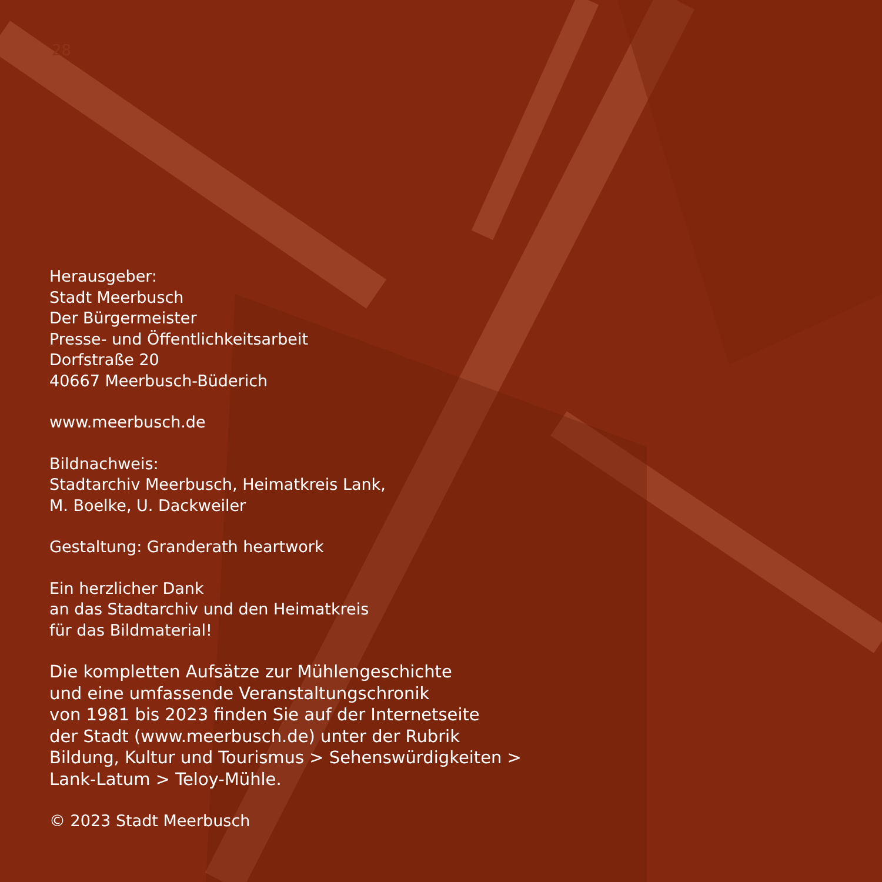28
Herausgeber:
Stadt Meerbusch
Der Bürgermeister
Presse- und Öffentlichkeitsarbeit
Dorfstraße 20
40667 Meerbusch-Büderich
www.meerbusch.de
Bildnachweis:
Stadtarchiv Meerbusch, Heimatkreis Lank,
M. Boelke, U. Dackweiler
Gestaltung: Granderath heartwork
Ein herzlicher Dank
an das Stadtarchiv und den Heimatkreis
für das Bildmaterial!
Die kompletten Aufsätze zur Mühlengeschichte
und eine umfassende Veranstaltungschronik
von 1981 bis 2023 finden Sie auf der Internetseite
der Stadt (www.meerbusch.de) unter der Rubrik
Bildung, Kultur und Tourismus > Sehenswürdigkeiten >
Lank-Latum > Teloy-Mühle.
© 2023 Stadt Meerbusch